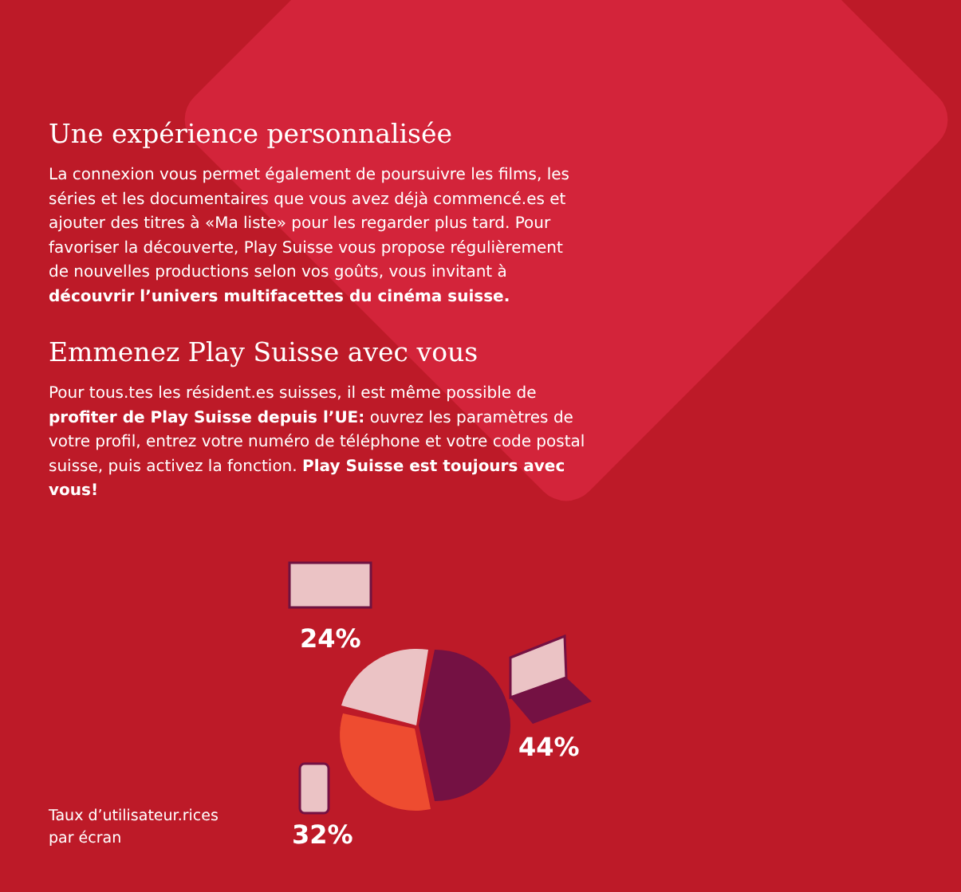Une expérience personnalisée
La connexion vous permet également de poursuivre les films, les séries et les documentaires que vous avez déjà commencé.es et ajouter des titres à «Ma liste» pour les regarder plus tard. Pour favoriser la découverte, Play Suisse vous propose régulièrement de nouvelles productions selon vos goûts, vous invitant à découvrir l’univers multifacettes du cinéma suisse.
Emmenez Play Suisse avec vous
Pour tous.tes les résident.es suisses, il est même possible de profiter de Play Suisse depuis l’UE: ouvrez les paramètres de votre profil, entrez votre numéro de téléphone et votre code postal suisse, puis activez la fonction. Play Suisse est toujours avec vous!
24%
44%
32%
Taux d’utilisateur.rices
par écran